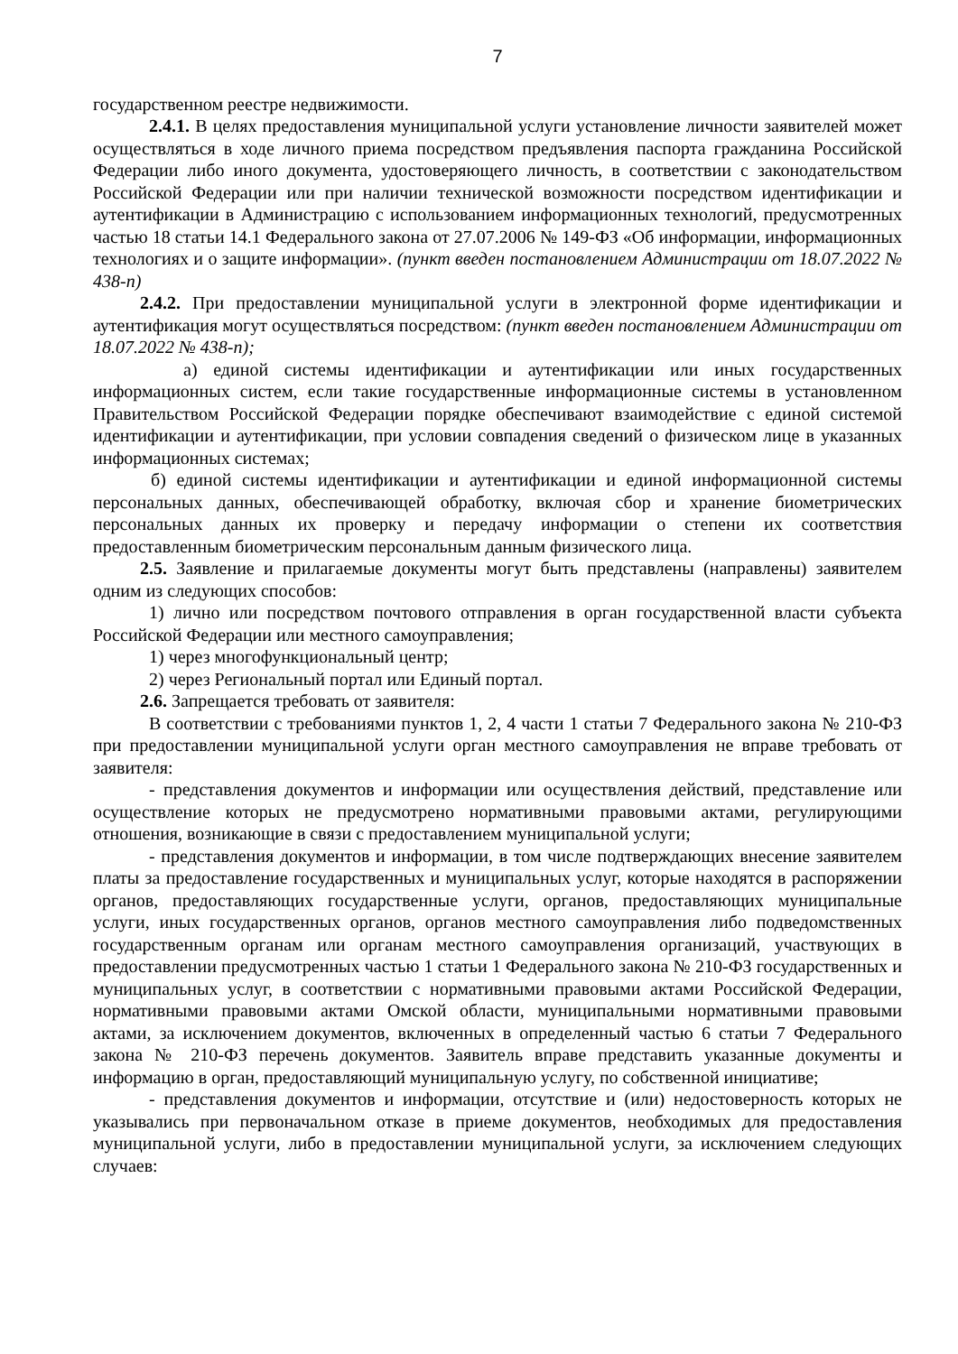7
государственном реестре недвижимости.
2.4.1. В целях предоставления муниципальной услуги установление личности заявителей может осуществляться в ходе личного приема посредством предъявления паспорта гражданина Российской Федерации либо иного документа, удостоверяющего личность, в соответствии с законодательством Российской Федерации или при наличии технической возможности посредством идентификации и аутентификации в Администрацию с использованием информационных технологий, предусмотренных частью 18 статьи 14.1 Федерального закона от 27.07.2006 № 149-ФЗ «Об информации, информационных технологиях и о защите информации». (пункт введен постановлением Администрации от 18.07.2022 № 438-п)
2.4.2. При предоставлении муниципальной услуги в электронной форме идентификации и аутентификация могут осуществляться посредством: (пункт введен постановлением Администрации от 18.07.2022 № 438-п);
а) единой системы идентификации и аутентификации или иных государственных информационных систем, если такие государственные информационные системы в установленном Правительством Российской Федерации порядке обеспечивают взаимодействие с единой системой идентификации и аутентификации, при условии совпадения сведений о физическом лице в указанных информационных системах;
б) единой системы идентификации и аутентификации и единой информационной системы персональных данных, обеспечивающей обработку, включая сбор и хранение биометрических персональных данных их проверку и передачу информации о степени их соответствия предоставленным биометрическим персональным данным физического лица.
2.5. Заявление и прилагаемые документы могут быть представлены (направлены) заявителем одним из следующих способов:
1) лично или посредством почтового отправления в орган государственной власти субъекта Российской Федерации или местного самоуправления;
1) через многофункциональный центр;
2) через Региональный портал или Единый портал.
2.6. Запрещается требовать от заявителя:
В соответствии с требованиями пунктов 1, 2, 4 части 1 статьи 7 Федерального закона № 210-ФЗ при предоставлении муниципальной услуги орган местного самоуправления не вправе требовать от заявителя:
- представления документов и информации или осуществления действий, представление или осуществление которых не предусмотрено нормативными правовыми актами, регулирующими отношения, возникающие в связи с предоставлением муниципальной услуги;
- представления документов и информации, в том числе подтверждающих внесение заявителем платы за предоставление государственных и муниципальных услуг, которые находятся в распоряжении органов, предоставляющих государственные услуги, органов, предоставляющих муниципальные услуги, иных государственных органов, органов местного самоуправления либо подведомственных государственным органам или органам местного самоуправления организаций, участвующих в предоставлении предусмотренных частью 1 статьи 1 Федерального закона № 210-ФЗ государственных и муниципальных услуг, в соответствии с нормативными правовыми актами Российской Федерации, нормативными правовыми актами Омской области, муниципальными нормативными правовыми актами, за исключением документов, включенных в определенный частью 6 статьи 7 Федерального закона № 210-ФЗ перечень документов. Заявитель вправе представить указанные документы и информацию в орган, предоставляющий муниципальную услугу, по собственной инициативе;
- представления документов и информации, отсутствие и (или) недостоверность которых не указывались при первоначальном отказе в приеме документов, необходимых для предоставления муниципальной услуги, либо в предоставлении муниципальной услуги, за исключением следующих случаев: